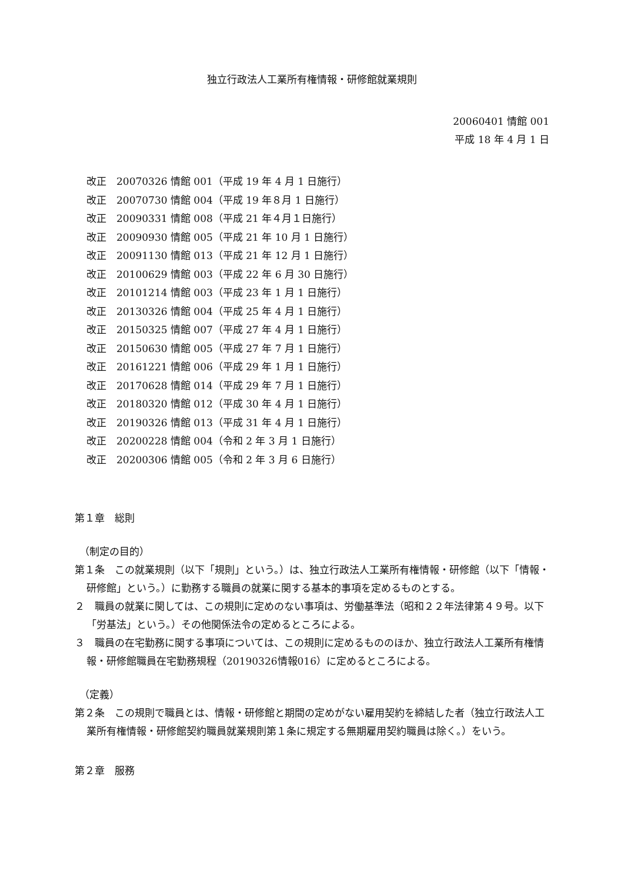独立行政法人工業所有権情報・研修館就業規則
20060401 情館 001
平成 18 年 4 月 1 日
改正　20070326 情館 001（平成 19 年 4 月 1 日施行）
改正　20070730 情館 004（平成 19 年８月 1 日施行）
改正　20090331 情館 008（平成 21 年４月１日施行）
改正　20090930 情館 005（平成 21 年 10 月 1 日施行）
改正　20091130 情館 013（平成 21 年 12 月 1 日施行）
改正　20100629 情館 003（平成 22 年 6 月 30 日施行）
改正　20101214 情館 003（平成 23 年 1 月 1 日施行）
改正　20130326 情館 004（平成 25 年 4 月 1 日施行）
改正　20150325 情館 007（平成 27 年 4 月 1 日施行）
改正　20150630 情館 005（平成 27 年 7 月 1 日施行）
改正　20161221 情館 006（平成 29 年 1 月 1 日施行）
改正　20170628 情館 014（平成 29 年 7 月 1 日施行）
改正　20180320 情館 012（平成 30 年 4 月 1 日施行）
改正　20190326 情館 013（平成 31 年 4 月 1 日施行）
改正　20200228 情館 004（令和 2 年 3 月 1 日施行）
改正　20200306 情館 005（令和 2 年 3 月 6 日施行）
第１章　総則
（制定の目的）
第１条　この就業規則（以下「規則」という。）は、独立行政法人工業所有権情報・研修館（以下「情報・研修館」という。）に勤務する職員の就業に関する基本的事項を定めるものとする。
２　職員の就業に関しては、この規則に定めのない事項は、労働基準法（昭和２２年法律第４９号。以下「労基法」という。）その他関係法令の定めるところによる。
３　職員の在宅勤務に関する事項については、この規則に定めるもののほか、独立行政法人工業所有権情報・研修館職員在宅勤務規程（20190326情報016）に定めるところによる。
（定義）
第２条　この規則で職員とは、情報・研修館と期間の定めがない雇用契約を締結した者（独立行政法人工業所有権情報・研修館契約職員就業規則第１条に規定する無期雇用契約職員は除く。）をいう。
第２章　服務